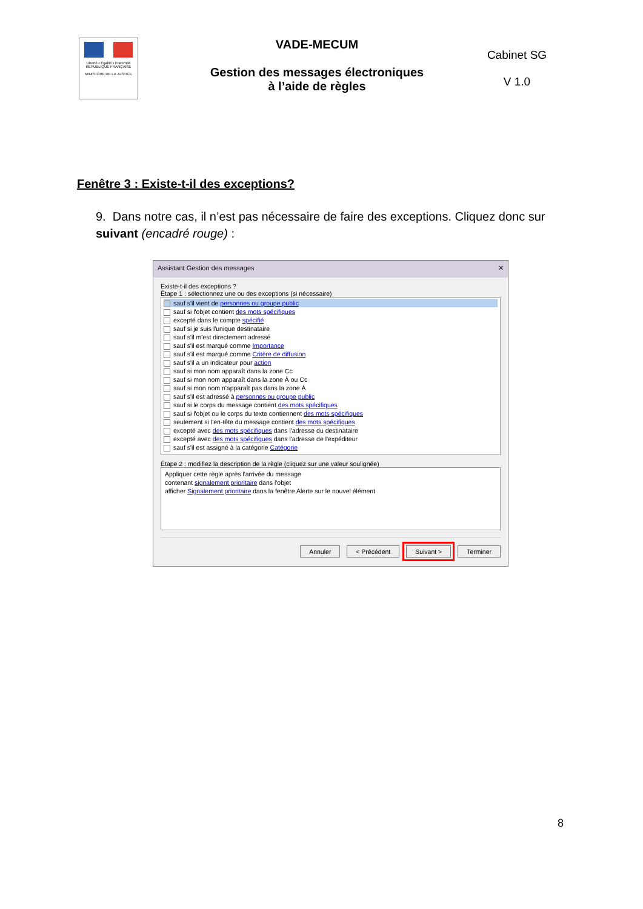Liberté • Égalité • Fraternité
RÉPUBLIQUE FRANÇAISE
MINISTÈRE DE LA JUSTICE
VADE-MECUM
Gestion des messages électroniques
à l’aide de règles
Cabinet SG
V 1.0
Fenêtre 3 : Existe-t-il des exceptions?
9. Dans notre cas, il n’est pas nécessaire de faire des exceptions. Cliquez donc sur suivant (encadré rouge) :
Assistant Gestion des messages ✕
Existe-t-il des exceptions ?
Étape 1 : sélectionnez une ou des exceptions (si nécessaire)
sauf s'il vient de personnes ou groupe public
sauf si l'objet contient des mots spécifiques
excepté dans le compte spécifié
sauf si je suis l'unique destinataire
sauf s'il m'est directement adressé
sauf s'il est marqué comme Importance
sauf s'il est marqué comme Critère de diffusion
sauf s'il a un indicateur pour action
sauf si mon nom apparaît dans la zone Cc
sauf si mon nom apparaît dans la zone À ou Cc
sauf si mon nom n'apparaît pas dans la zone À
sauf s'il est adressé à personnes ou groupe public
sauf si le corps du message contient des mots spécifiques
sauf si l'objet ou le corps du texte contiennent des mots spécifiques
seulement si l'en-tête du message contient des mots spécifiques
excepté avec des mots spécifiques dans l'adresse du destinataire
excepté avec des mots spécifiques dans l'adresse de l'expéditeur
sauf s'il est assigné à la catégorie Catégorie
Étape 2 : modifiez la description de la règle (cliquez sur une valeur soulignée)
Appliquer cette règle après l'arrivée du message
contenant signalement prioritaire dans l'objet
afficher Signalement prioritaire dans la fenêtre Alerte sur le nouvel élément
Annuler < Précédent Suivant > Terminer
8